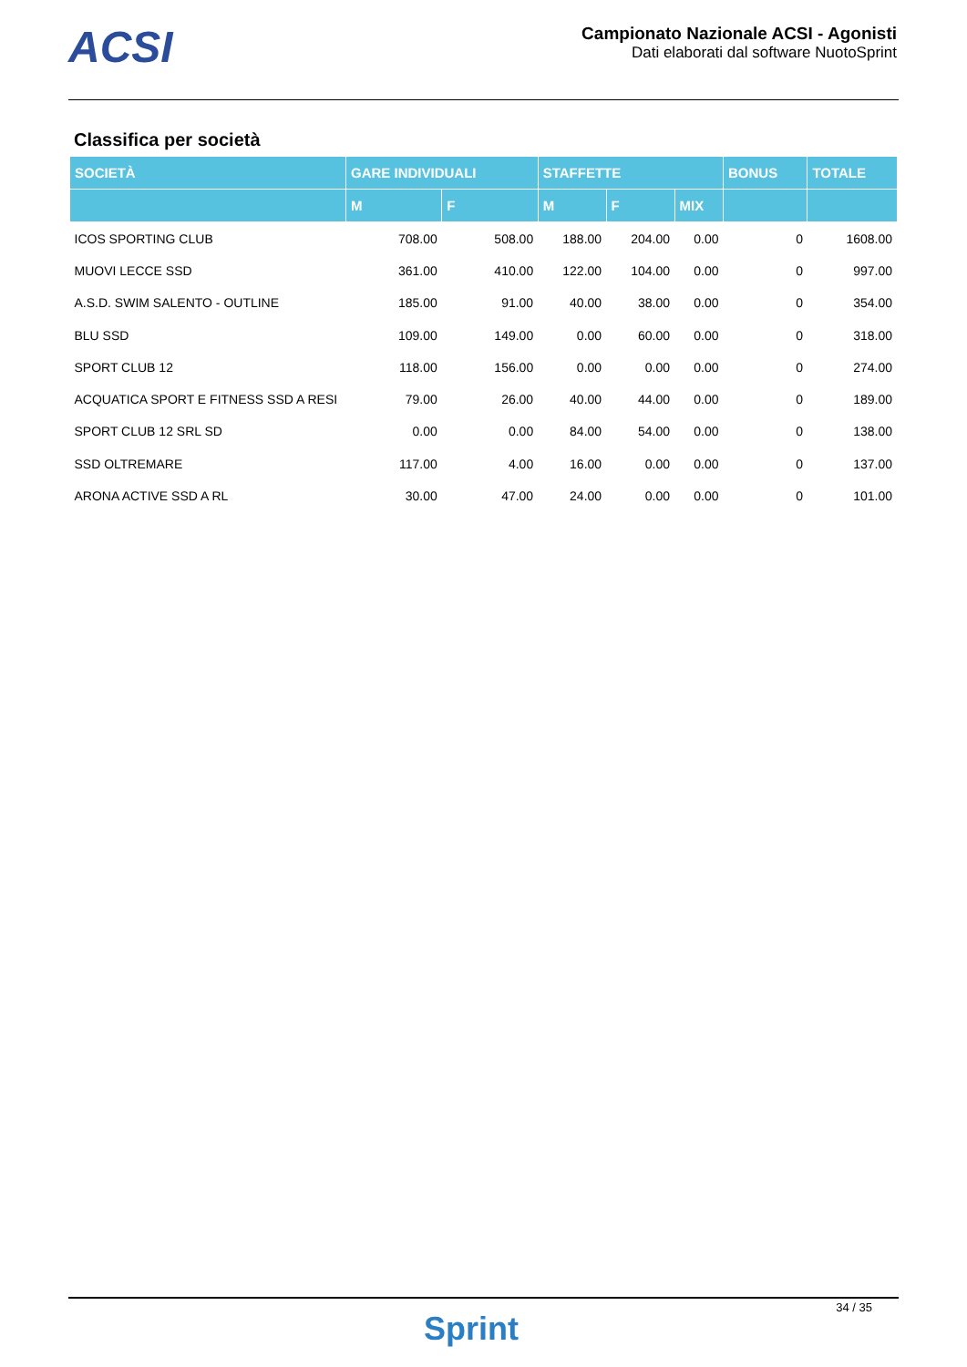ACSI
Campionato Nazionale ACSI - Agonisti
Dati elaborati dal software NuotoSprint
Classifica per società
| SOCIETÀ | GARE INDIVIDUALI | | STAFFETTE | | | BONUS | TOTALE |
| --- | --- | --- | --- | --- | --- | --- | --- |
| | M | F | M | F | MIX | | |
| ICOS SPORTING CLUB | 708.00 | 508.00 | 188.00 | 204.00 | 0.00 | 0 | 1608.00 |
| MUOVI LECCE SSD | 361.00 | 410.00 | 122.00 | 104.00 | 0.00 | 0 | 997.00 |
| A.S.D. SWIM SALENTO - OUTLINE | 185.00 | 91.00 | 40.00 | 38.00 | 0.00 | 0 | 354.00 |
| BLU SSD | 109.00 | 149.00 | 0.00 | 60.00 | 0.00 | 0 | 318.00 |
| SPORT CLUB 12 | 118.00 | 156.00 | 0.00 | 0.00 | 0.00 | 0 | 274.00 |
| ACQUATICA SPORT E FITNESS SSD A RESI | 79.00 | 26.00 | 40.00 | 44.00 | 0.00 | 0 | 189.00 |
| SPORT CLUB 12 SRL SD | 0.00 | 0.00 | 84.00 | 54.00 | 0.00 | 0 | 138.00 |
| SSD OLTREMARE | 117.00 | 4.00 | 16.00 | 0.00 | 0.00 | 0 | 137.00 |
| ARONA ACTIVE SSD A RL | 30.00 | 47.00 | 24.00 | 0.00 | 0.00 | 0 | 101.00 |
Sprint
34 / 35